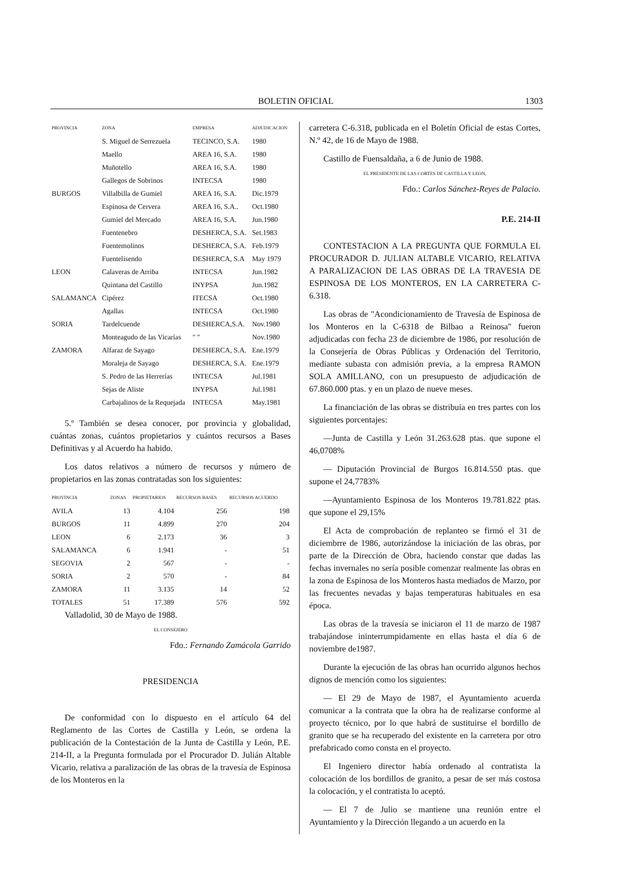BOLETIN OFICIAL 1303
| PROVINCIA | ZONA | EMPRESA | ADJUDICACION |
| --- | --- | --- | --- |
| | S. Miguel de Serrezuela | TECINCO, S.A. | 1980 |
| | Maello | AREA 16, S.A. | 1980 |
| | Muñotello | AREA 16, S.A. | 1980 |
| | Gallegos de Sobrinos | INTECSA | 1980 |
| BURGOS | Villalbilla de Gumiel | AREA 16, S.A. | Dic.1979 |
| | Espinosa de Cervera | AREA 16, S.A.. | Oct.1980 |
| | Gumiel del Mercado | AREA 16, S.A. | Jun.1980 |
| | Fuentenebro | DESHERCA, S.A. | Set.1983 |
| | Fuentemolinos | DESHERCA, S.A. | Feb.1979 |
| | Fuentelisendo | DESHERCA, S.A | May 1979 |
| LEON | Calaveras de Arriba | INTECSA | Jun.1982 |
| | Quintana del Castillo | INYPSA | Jun.1982 |
| SALAMANCA | Cipérez | ITECSA | Oct.1980 |
| | Agallas | INTECSA | Oct.1980 |
| SORIA | Tardelcuende | DESHERCA,S.A. | Nov.1980 |
| | Monteagudo de las Vicarías | " " | Nov.1980 |
| ZAMORA | Alfaraz de Sayago | DESHERCA, S.A. | Ene.1979 |
| | Moraleja de Sayago | DESHERCA, S.A. | Ene.1979 |
| | S. Pedro de las Herrerías | INTECSA | Jul.1981 |
| | Sejas de Aliste | INYPSA | Jul.1981 |
| | Carbajalinos de la Requejada | INTECSA | May.1981 |
5.º También se desea conocer, por provincia y globalidad, cuántas zonas, cuántos propietarios y cuántos recursos a Bases Definitivas y al Acuerdo ha habido.
Los datos relativos a número de recursos y número de propietarios en las zonas contratadas son los siguientes:
| PROVINCIA | ZONAS | PROPIETARIOS | RECURSOS BASES | RECURSOS ACUERDO |
| --- | --- | --- | --- | --- |
| AVILA | 13 | 4.104 | 256 | 198 |
| BURGOS | 11 | 4.899 | 270 | 204 |
| LEON | 6 | 2.173 | 36 | 3 |
| SALAMANCA | 6 | 1.941 | - | 51 |
| SEGOVIA | 2 | 567 | - | - |
| SORIA | 2 | 570 | - | 84 |
| ZAMORA | 11 | 3.135 | 14 | 52 |
| TOTALES | 51 | 17.389 | 576 | 592 |
Valladolid, 30 de Mayo de 1988.
EL CONSEJERO
Fdo.: Fernando Zamácola Garrido
PRESIDENCIA
De conformidad con lo dispuesto en el artículo 64 del Reglamento de las Cortes de Castilla y León, se ordena la publicación de la Contestación de la Junta de Castilla y León, P.E. 214-II, a la Pregunta formulada por el Procurador D. Julián Altable Vicario, relativa a paralización de las obras de la travesía de Espinosa de los Monteros en la
carretera C-6.318, publicada en el Boletín Oficial de estas Cortes, N.º 42, de 16 de Mayo de 1988.
Castillo de Fuensaldaña, a 6 de Junio de 1988.
EL PRESIDENTE DE LAS CORTES DE CASTILLA Y LEON,
Fdo.: Carlos Sánchez-Reyes de Palacio.
P.E. 214-II
CONTESTACION A LA PREGUNTA QUE FORMULA EL PROCURADOR D. JULIAN ALTABLE VICARIO, RELATIVA A PARALIZACION DE LAS OBRAS DE LA TRAVESIA DE ESPINOSA DE LOS MONTEROS, EN LA CARRETERA C-6.318.
Las obras de "Acondicionamiento de Travesía de Espinosa de los Monteros en la C-6318 de Bilbao a Reinosa" fueron adjudicadas con fecha 23 de diciembre de 1986, por resolución de la Consejería de Obras Públicas y Ordenación del Territorio, mediante subasta con admisión previa, a la empresa RAMON SOLA AMILLANO, con un presupuesto de adjudicación de 67.860.000 ptas. y en un plazo de nueve meses.
La financiación de las obras se distribuía en tres partes con los siguientes porcentajes:
—Junta de Castilla y León 31.263.628 ptas. que supone el 46,0708%
— Diputación Provincial de Burgos 16.814.550 ptas. que supone el 24,7783%
—Ayuntamiento Espinosa de los Monteros 19.781.822 ptas. que supone el 29,15%
El Acta de comprobación de replanteo se firmó el 31 de diciembrre de 1986, autorizándose la iniciación de las obras, por parte de la Dirección de Obra, haciendo constar que dadas las fechas invernales no sería posible comenzar realmente las obras en la zona de Espinosa de los Monteros hasta mediados de Marzo, por las frecuentes nevadas y bajas temperaturas habituales en esa época.
Las obras de la travesía se iniciaron el 11 de marzo de 1987 trabajándose ininterrumpidamente en ellas hasta el día 6 de noviembre de1987.
Durante la ejecución de las obras han ocurrido algunos hechos dignos de mención como los siguientes:
— El 29 de Mayo de 1987, el Ayuntamiento acuerda comunicar a la contrata que la obra ha de realizarse conforme al proyecto técnico, por lo que habrá de sustituirse el bordillo de granito que se ha recuperado del existente en la carretera por otro prefabricado como consta en el proyecto.
El Ingeniero director había ordenado al contratista la colocación de los bordillos de granito, a pesar de ser más costosa la colocación, y el contratista lo aceptó.
— El 7 de Julio se mantiene una reunión entre el Ayuntamiento y la Dirección llegando a un acuerdo en la